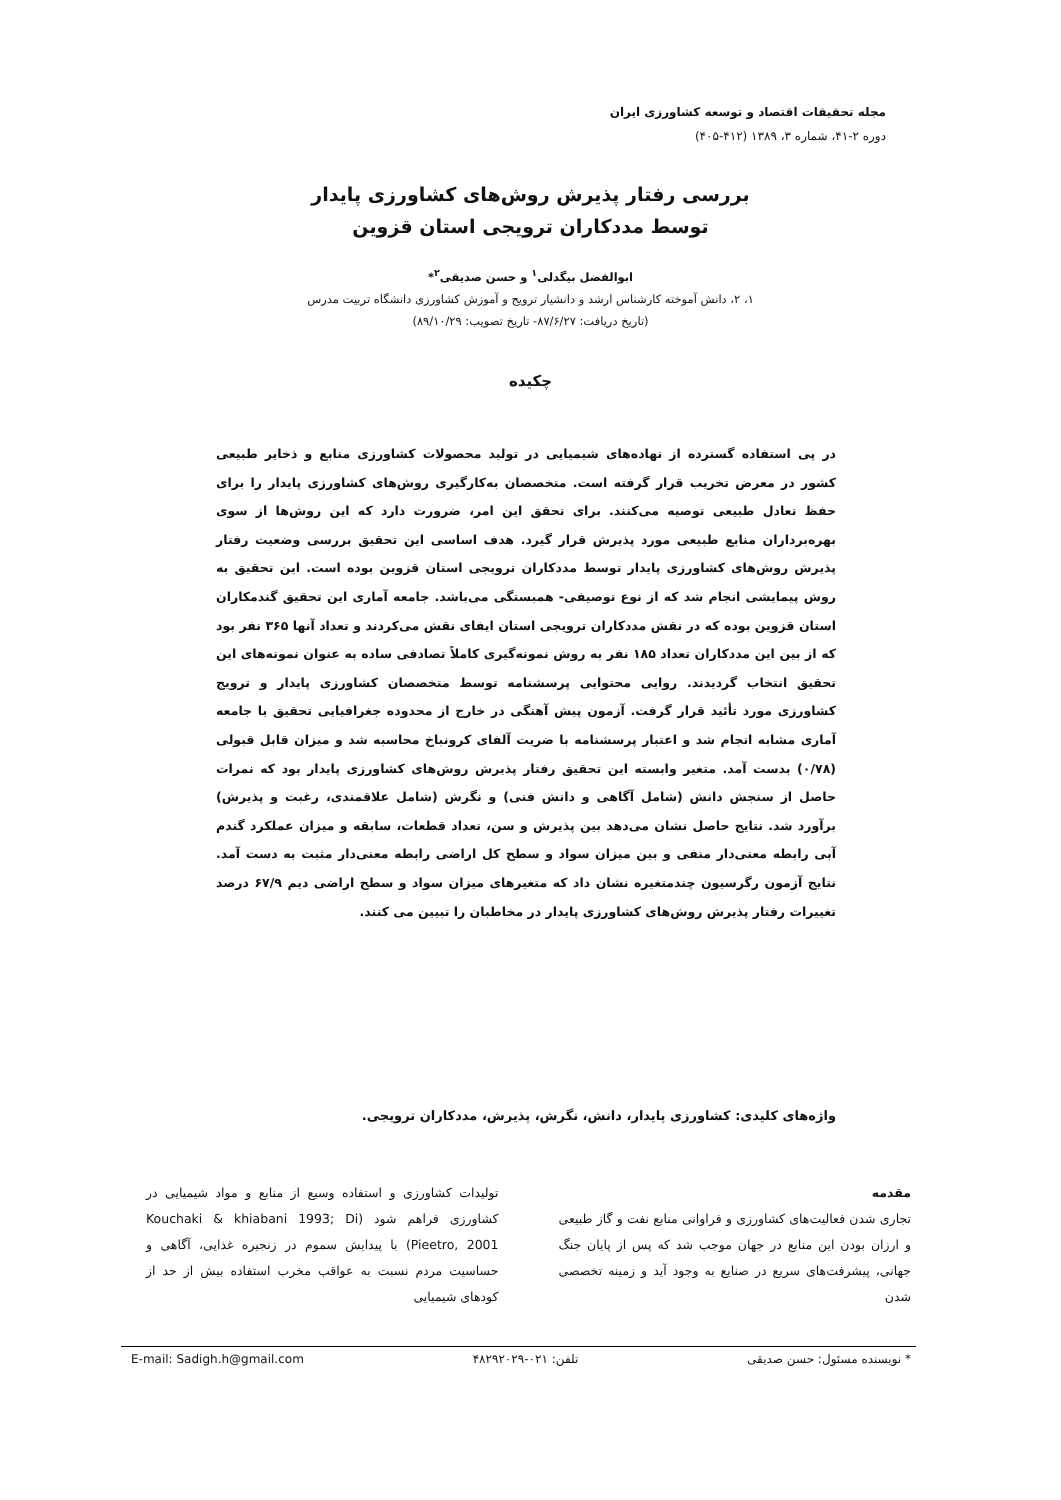مجله تحقیقات اقتصاد و توسعه کشاورزی ایران
دوره ۲-۴۱، شماره ۳، ۱۳۸۹ (۴۱۲-۴۰۵)
بررسی رفتار پذیرش روش‌های کشاورزی پایدار
توسط مددکاران ترویجی استان قزوین
ابوالفضل بیگدلی<sup>۱</sup> و حسن صدیقی<sup>۲</sup>*
۱، ۲، دانش آموخته کارشناس ارشد و دانشیار ترویج و آموزش کشاورزی دانشگاه تربیت مدرس
(تاریخ دریافت: ۸۷/۶/۲۷- تاریخ تصویب: ۸۹/۱۰/۲۹)
چکیده
در پی استفاده گسترده از نهاده‌های شیمیایی در تولید محصولات کشاورزی منابع و ذخایر طبیعی کشور در معرض تخریب قرار گرفته است. متخصصان به‌کارگیری روش‌های کشاورزی پایدار را برای حفظ تعادل طبیعی توصیه می‌کنند. برای تحقق این امر، ضرورت دارد که این روش‌ها از سوی بهره‌برداران منابع طبیعی مورد پذیرش قرار گیرد. هدف اساسی این تحقیق بررسی وضعیت رفتار پذیرش روش‌های کشاورزی پایدار توسط مددکاران ترویجی استان قزوین بوده است. این تحقیق به روش پیمایشی انجام شد که از نوع توصیفی- همبستگی می‌باشد. جامعه آماری این تحقیق گندمکاران استان قزوین بوده که در نقش مددکاران ترویجی استان ایفای نقش می‌کردند و تعداد آنها ۳۶۵ نفر بود که از بین این مددکاران تعداد ۱۸۵ نفر به روش نمونه‌گیری کاملاً تصادفی ساده به عنوان نمونه‌های این تحقیق انتخاب گردیدند. روایی محتوایی پرسشنامه توسط متخصصان کشاورزی پایدار و ترویج کشاورزی مورد تأئید قرار گرفت. آزمون پیش آهنگی در خارج از محدوده جغرافیایی تحقیق با جامعه آماری مشابه انجام شد و اعتبار پرسشنامه با ضریت آلفای کرونباخ محاسبه شد و میزان قابل قبولی (۰/۷۸) بدست آمد. متغیر وابسته این تحقیق رفتار پذیرش روش‌های کشاورزی پایدار بود که نمرات حاصل از سنجش دانش (شامل آگاهی و دانش فنی) و نگرش (شامل علاقمندی، رغبت و پذیرش) برآورد شد. نتایج حاصل نشان می‌دهد بین پذیرش و سن، تعداد قطعات، سابقه و میزان عملکرد گندم آبی رابطه معنی‌دار منفی و بین میزان سواد و سطح کل اراضی رابطه معنی‌دار مثبت به دست آمد. نتایج آزمون رگرسیون چندمتغیره نشان داد که متغیرهای میزان سواد و سطح اراضی دیم ۶۷/۹ درصد تغییرات رفتار پذیرش روش‌های کشاورزی پایدار در مخاطبان را تبیین می کنند.
واژه‌های کلیدی: کشاورزی پایدار، دانش، نگرش، پذیرش، مددکاران ترویجی.
مقدمه
تجاری شدن فعالیت‌های کشاورزی و فراوانی منابع نفت و گاز طبیعی و ارزان بودن این منابع در جهان موجب شد که پس از پایان جنگ جهانی، پیشرفت‌های سریع در صنایع به وجود آید و زمینه تخصصی شدن
تولیدات کشاورزی و استفاده وسیع از منابع و مواد شیمیایی در کشاورزی فراهم شود (Kouchaki & khiabani 1993; Di Pieetro, 2001) با پیدایش سموم در زنجیره غذایی، آگاهی و حساسیت مردم نسبت به عواقب مخرب استفاده بیش از حد از کودهای شیمیایی
* نویسنده مسئول: حسن صدیقی تلفن: ۰۲۱-۴۸۲۹۲۰۲۹ E-mail: Sadigh.h@gmail.com